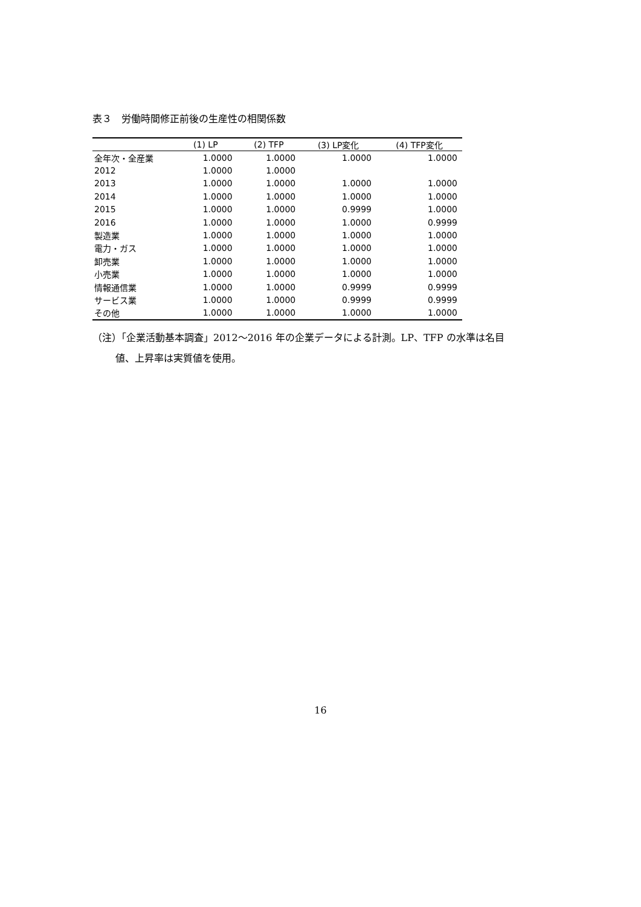表３　労働時間修正前後の生産性の相関係数
| | (1) LP | (2) TFP | (3) LP変化 | (4) TFP変化 |
| --- | --- | --- | --- | --- |
| 全年次・全産業 | 1.0000 | 1.0000 | 1.0000 | 1.0000 |
| 2012 | 1.0000 | 1.0000 | | |
| 2013 | 1.0000 | 1.0000 | 1.0000 | 1.0000 |
| 2014 | 1.0000 | 1.0000 | 1.0000 | 1.0000 |
| 2015 | 1.0000 | 1.0000 | 0.9999 | 1.0000 |
| 2016 | 1.0000 | 1.0000 | 1.0000 | 0.9999 |
| 製造業 | 1.0000 | 1.0000 | 1.0000 | 1.0000 |
| 電力・ガス | 1.0000 | 1.0000 | 1.0000 | 1.0000 |
| 卸売業 | 1.0000 | 1.0000 | 1.0000 | 1.0000 |
| 小売業 | 1.0000 | 1.0000 | 1.0000 | 1.0000 |
| 情報通信業 | 1.0000 | 1.0000 | 0.9999 | 0.9999 |
| サービス業 | 1.0000 | 1.0000 | 0.9999 | 0.9999 |
| その他 | 1.0000 | 1.0000 | 1.0000 | 1.0000 |
（注）「企業活動基本調査」2012～2016 年の企業データによる計測。LP、TFP の水準は名目
値、上昇率は実質値を使用。
16